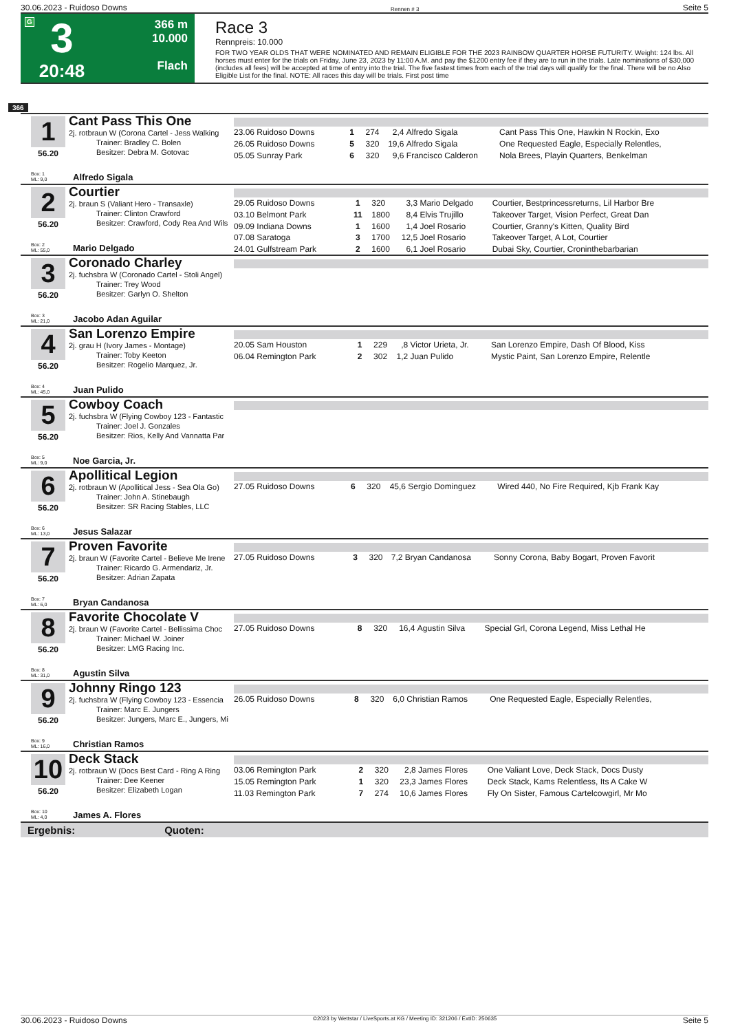30.06.2023 - Ruidoso Downs Rennen # 3 Seite 5
G
3
20:48
366 m
10.000
Flach
Race 3
Rennpreis: 10.000
FOR TWO YEAR OLDS THAT WERE NOMINATED AND REMAIN ELIGIBLE FOR THE 2023 RAINBOW QUARTER HORSE FUTURITY. Weight: 124 lbs. All horses must enter for the trials on Friday, June 23, 2023 by 11:00 A.M. and pay the $1200 entry fee if they are to run in the trials. Late nominations of $30,000 (includes all fees) will be accepted at time of entry into the trial. The five fastest times from each of the trial days will qualify for the final. There will be no Also Eligible List for the final. NOTE: All races this day will be trials. First post time
366
1
56.20
Cant Pass This One
2j. rotbraun W (Corona Cartel - Jess Walking
Trainer: Bradley C. Bolen
Besitzer: Debra M. Gotovac
Box: 1
ML: 9,0
Alfredo Sigala
| 23.06 Ruidoso Downs | 1 | 274 | 2,4 | Alfredo Sigala | Cant Pass This One, Hawkin N Rockin, Exo |
| 26.05 Ruidoso Downs | 5 | 320 | 19,6 | Alfredo Sigala | One Requested Eagle, Especially Relentles, |
| 05.05 Sunray Park | 6 | 320 | 9,6 | Francisco Calderon | Nola Brees, Playin Quarters, Benkelman |
2
56.20
Courtier
2j. braun S (Valiant Hero - Transaxle)
Trainer: Clinton Crawford
Besitzer: Crawford, Cody Rea And Wils
Box: 2
ML: 55,0
Mario Delgado
| 29.05 Ruidoso Downs | 1 | 320 | 3,3 | Mario Delgado | Courtier, Bestprincessreturns, Lil Harbor Bre |
| 03.10 Belmont Park | 11 | 1800 | 8,4 | Elvis Trujillo | Takeover Target, Vision Perfect, Great Dan |
| 09.09 Indiana Downs | 1 | 1600 | 1,4 | Joel Rosario | Courtier, Granny's Kitten, Quality Bird |
| 07.08 Saratoga | 3 | 1700 | 12,5 | Joel Rosario | Takeover Target, A Lot, Courtier |
| 24.01 Gulfstream Park | 2 | 1600 | 6,1 | Joel Rosario | Dubai Sky, Courtier, Croninthebarbarian |
3
56.20
Coronado Charley
2j. fuchsbra W (Coronado Cartel - Stoli Angel)
Trainer: Trey Wood
Besitzer: Garlyn O. Shelton
Box: 3
ML: 21,0
Jacobo Adan Aguilar
4
56.20
San Lorenzo Empire
2j. grau H (Ivory James - Montage)
Trainer: Toby Keeton
Besitzer: Rogelio Marquez, Jr.
Box: 4
ML: 45,0
Juan Pulido
| 20.05 Sam Houston | 1 | 229 | ,8 | Victor Urieta, Jr. | San Lorenzo Empire, Dash Of Blood, Kiss |
| 06.04 Remington Park | 2 | 302 | 1,2 | Juan Pulido | Mystic Paint, San Lorenzo Empire, Relentle |
5
56.20
Cowboy Coach
2j. fuchsbra W (Flying Cowboy 123 - Fantastic
Trainer: Joel J. Gonzales
Besitzer: Rios, Kelly And Vannatta Par
Box: 5
ML: 9,0
Noe Garcia, Jr.
6
56.20
Apollitical Legion
2j. rotbraun W (Apollitical Jess - Sea Ola Go)
Trainer: John A. Stinebaugh
Besitzer: SR Racing Stables, LLC
Box: 6
ML: 13,0
Jesus Salazar
| 27.05 Ruidoso Downs | 6 | 320 | 45,6 | Sergio Dominguez | Wired 440, No Fire Required, Kjb Frank Kay |
7
56.20
Proven Favorite
2j. braun W (Favorite Cartel - Believe Me Irene
Trainer: Ricardo G. Armendariz, Jr.
Besitzer: Adrian Zapata
Box: 7
ML: 6,0
Bryan Candanosa
| 27.05 Ruidoso Downs | 3 | 320 | 7,2 | Bryan Candanosa | Sonny Corona, Baby Bogart, Proven Favorit |
8
56.20
Favorite Chocolate V
2j. braun W (Favorite Cartel - Bellissima Choc
Trainer: Michael W. Joiner
Besitzer: LMG Racing Inc.
Box: 8
ML: 31,0
Agustin Silva
| 27.05 Ruidoso Downs | 8 | 320 | 16,4 | Agustin Silva | Special Grl, Corona Legend, Miss Lethal He |
9
56.20
Johnny Ringo 123
2j. fuchsbra W (Flying Cowboy 123 - Essencia
Trainer: Marc E. Jungers
Besitzer: Jungers, Marc E., Jungers, Mi
Box: 9
ML: 16,0
Christian Ramos
| 26.05 Ruidoso Downs | 8 | 320 | 6,0 | Christian Ramos | One Requested Eagle, Especially Relentles, |
10
56.20
Deck Stack
2j. rotbraun W (Docs Best Card - Ring A Ring
Trainer: Dee Keener
Besitzer: Elizabeth Logan
Box: 10
ML: 4,0
James A. Flores
| 03.06 Remington Park | 2 | 320 | 2,8 | James Flores | One Valiant Love, Deck Stack, Docs Dusty |
| 15.05 Remington Park | 1 | 320 | 23,3 | James Flores | Deck Stack, Kams Relentless, Its A Cake W |
| 11.03 Remington Park | 7 | 274 | 10,6 | James Flores | Fly On Sister, Famous Cartelcowgirl, Mr Mo |
Ergebnis: Quoten:
30.06.2023 - Ruidoso Downs ©2023 by Wettstar / LiveSports.at KG / Meeting ID: 321206 / ExtID: 250635 Seite 5